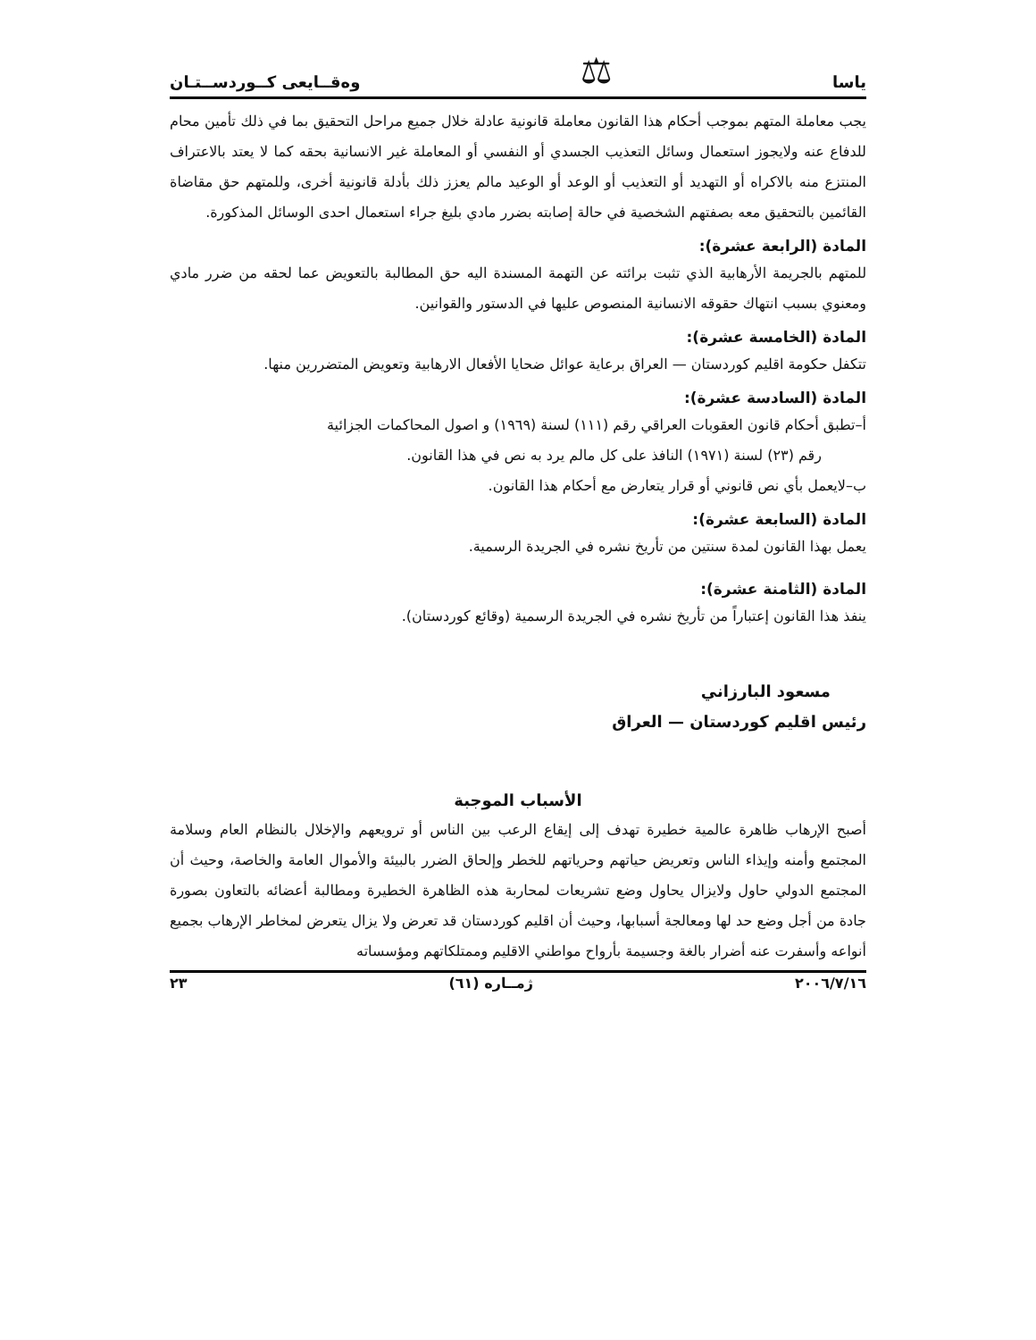ياسا ⚖ وەقــايعى كــوردســتـان
يجب معاملة المتهم بموجب أحكام هذا القانون معاملة قانونية عادلة خلال جميع مراحل التحقيق بما في ذلك تأمين محام للدفاع عنه ولايجوز استعمال وسائل التعذيب الجسدي أو النفسي أو المعاملة غير الانسانية بحقه كما لا يعتد بالاعتراف المنتزع منه بالاكراه أو التهديد أو التعذيب أو الوعد أو الوعيد مالم يعزز ذلك بأدلة قانونية أخرى، وللمتهم حق مقاضاة القائمين بالتحقيق معه بصفتهم الشخصية في حالة إصابته بضرر مادي بليغ جراء استعمال احدى الوسائل المذكورة.
المادة (الرابعة عشرة):
للمتهم بالجريمة الأرهابية الذي تثبت برائته عن التهمة المسندة اليه حق المطالبة بالتعويض عما لحقه من ضرر مادي ومعنوي بسبب انتهاك حقوقه الانسانية المنصوص عليها في الدستور والقوانين.
المادة (الخامسة عشرة):
تتكفل حكومة اقليم كوردستان — العراق برعاية عوائل ضحايا الأفعال الارهابية وتعويض المتضررين منها.
المادة (السادسة عشرة):
أ–تطبق أحكام قانون العقوبات العراقي رقم (١١١) لسنة (١٩٦٩) و اصول المحاكمات الجزائية
رقم (٢٣) لسنة (١٩٧١) النافذ على كل مالم يرد به نص في هذا القانون.
ب–لايعمل بأي نص قانوني أو قرار يتعارض مع أحكام هذا القانون.
المادة (السابعة عشرة):
يعمل بهذا القانون لمدة سنتين من تأريخ نشره في الجريدة الرسمية.
المادة (الثامنة عشرة):
ينفذ هذا القانون إعتباراً من تأريخ نشره في الجريدة الرسمية (وقائع كوردستان).
مسعود البارزاني
رئيس اقليم كوردستان — العراق
الأسباب الموجبة
أصبح الإرهاب ظاهرة عالمية خطيرة تهدف إلى إيقاع الرعب بين الناس أو ترويعهم والإخلال بالنظام العام وسلامة المجتمع وأمنه وإيذاء الناس وتعريض حياتهم وحرياتهم للخطر وإلحاق الضرر بالبيئة والأموال العامة والخاصة، وحيث أن المجتمع الدولي حاول ولايزال يحاول وضع تشريعات لمحاربة هذه الظاهرة الخطيرة ومطالبة أعضائه بالتعاون بصورة جادة من أجل وضع حد لها ومعالجة أسبابها، وحيث أن اقليم كوردستان قد تعرض ولا يزال يتعرض لمخاطر الإرهاب بجميع أنواعه وأسفرت عنه أضرار بالغة وجسيمة بأرواح مواطني الاقليم وممتلكاتهم ومؤسساته
٢٠٠٦/٧/١٦ ژمــاره (٦١) ٢٣